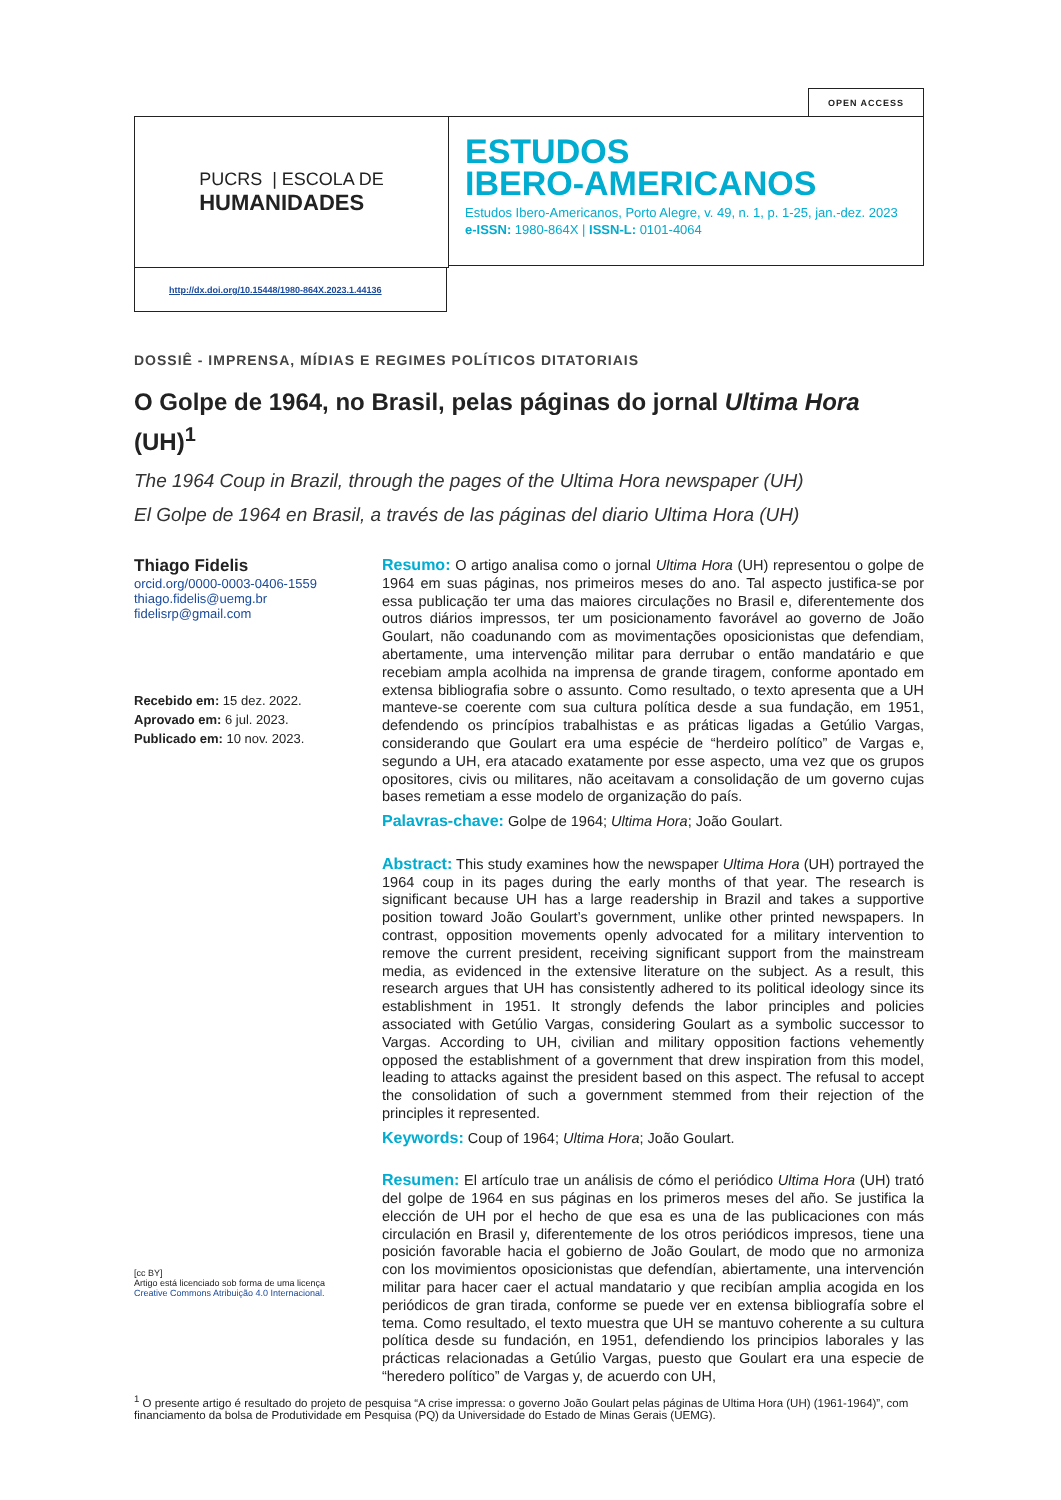OPEN ACCESS
PUCRS | ESCOLA DE
HUMANIDADES
ESTUDOS
IBERO-AMERICANOS
Estudos Ibero-Americanos, Porto Alegre, v. 49, n. 1, p. 1-25, jan.-dez. 2023
e-ISSN: 1980-864X | ISSN-L: 0101-4064
http://dx.doi.org/10.15448/1980-864X.2023.1.44136
DOSSIÊ - IMPRENSA, MÍDIAS E REGIMES POLÍTICOS DITATORIAIS
O Golpe de 1964, no Brasil, pelas páginas do jornal Ultima Hora (UH)<sup>1</sup>
The 1964 Coup in Brazil, through the pages of the Ultima Hora newspaper (UH)
El Golpe de 1964 en Brasil, a través de las páginas del diario Ultima Hora (UH)
Thiago Fidelis
orcid.org/0000-0003-0406-1559
thiago.fidelis@uemg.br
fidelisrp@gmail.com
Recebido em: 15 dez. 2022.
Aprovado em: 6 jul. 2023.
Publicado em: 10 nov. 2023.
[cc BY]
Artigo está licenciado sob forma de uma licença Creative Commons Atribuição 4.0 Internacional.
Resumo: O artigo analisa como o jornal Ultima Hora (UH) representou o golpe de 1964 em suas páginas, nos primeiros meses do ano. Tal aspecto justifica-se por essa publicação ter uma das maiores circulações no Brasil e, diferentemente dos outros diários impressos, ter um posicionamento favorável ao governo de João Goulart, não coadunando com as movimentações oposicionistas que defendiam, abertamente, uma intervenção militar para derrubar o então mandatário e que recebiam ampla acolhida na imprensa de grande tiragem, conforme apontado em extensa bibliografia sobre o assunto. Como resultado, o texto apresenta que a UH manteve-se coerente com sua cultura política desde a sua fundação, em 1951, defendendo os princípios trabalhistas e as práticas ligadas a Getúlio Vargas, considerando que Goulart era uma espécie de “herdeiro político” de Vargas e, segundo a UH, era atacado exatamente por esse aspecto, uma vez que os grupos opositores, civis ou militares, não aceitavam a consolidação de um governo cujas bases remetiam a esse modelo de organização do país.
Palavras-chave: Golpe de 1964; Ultima Hora; João Goulart.
Abstract: This study examines how the newspaper Ultima Hora (UH) portrayed the 1964 coup in its pages during the early months of that year. The research is significant because UH has a large readership in Brazil and takes a supportive position toward João Goulart’s government, unlike other printed newspapers. In contrast, opposition movements openly advocated for a military intervention to remove the current president, receiving significant support from the mainstream media, as evidenced in the extensive literature on the subject. As a result, this research argues that UH has consistently adhered to its political ideology since its establishment in 1951. It strongly defends the labor principles and policies associated with Getúlio Vargas, considering Goulart as a symbolic successor to Vargas. According to UH, civilian and military opposition factions vehemently opposed the establishment of a government that drew inspiration from this model, leading to attacks against the president based on this aspect. The refusal to accept the consolidation of such a government stemmed from their rejection of the principles it represented.
Keywords: Coup of 1964; Ultima Hora; João Goulart.
Resumen: El artículo trae un análisis de cómo el periódico Ultima Hora (UH) trató del golpe de 1964 en sus páginas en los primeros meses del año. Se justifica la elección de UH por el hecho de que esa es una de las publicaciones con más circulación en Brasil y, diferentemente de los otros periódicos impresos, tiene una posición favorable hacia el gobierno de João Goulart, de modo que no armoniza con los movimientos oposicionistas que defendían, abiertamente, una intervención militar para hacer caer el actual mandatario y que recibían amplia acogida en los periódicos de gran tirada, conforme se puede ver en extensa bibliografía sobre el tema. Como resultado, el texto muestra que UH se mantuvo coherente a su cultura política desde su fundación, en 1951, defendiendo los principios laborales y las prácticas relacionadas a Getúlio Vargas, puesto que Goulart era una especie de “heredero político” de Vargas y, de acuerdo con UH,
<sup>1</sup> O presente artigo é resultado do projeto de pesquisa “A crise impressa: o governo João Goulart pelas páginas de Ultima Hora (UH) (1961-1964)”, com financiamento da bolsa de Produtividade em Pesquisa (PQ) da Universidade do Estado de Minas Gerais (UEMG).